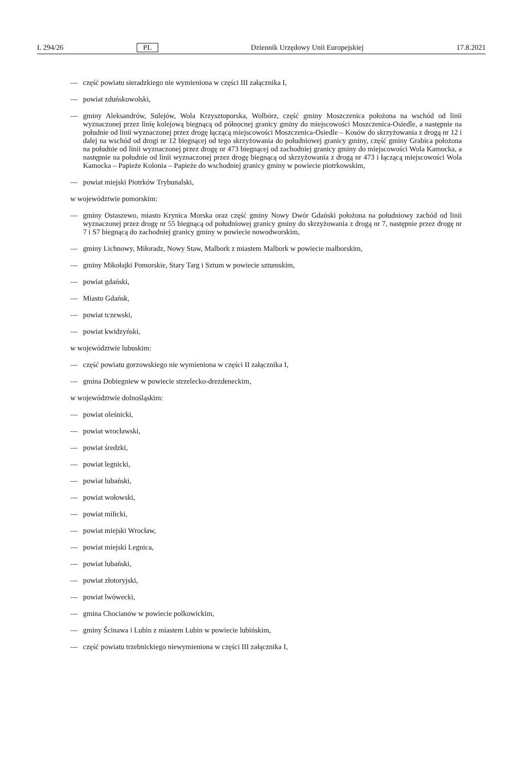L 294/26 PL Dziennik Urzędowy Unii Europejskiej 17.8.2021
— część powiatu sieradzkiego nie wymieniona w części III załącznika I,
— powiat zduńskowolski,
— gminy Aleksandrów, Sulejów, Wola Krzysztoporska, Wolbórz, część gminy Moszczenica położona na wschód od linii wyznaczonej przez linię kolejową biegnącą od północnej granicy gminy do miejscowości Moszczenica-Osiedle, a następnie na południe od linii wyznaczonej przez drogę łączącą miejscowości Moszczenica-Osiedle – Kosów do skrzyżowania z drogą nr 12 i dalej na wschód od drogi nr 12 biegnącej od tego skrzyżowania do południowej granicy gminy, część gminy Grabica położona na południe od linii wyznaczonej przez drogę nr 473 biegnącej od zachodniej granicy gminy do miejscowości Wola Kamocka, a następnie na południe od linii wyznaczonej przez drogę biegnącą od skrzyżowania z drogą nr 473 i łączącą miejscowości Wola Kamocka – Papieże Kolonia – Papieże do wschodniej granicy gminy w powiecie piotrkowskim,
— powiat miejski Piotrków Trybunalski,
w województwie pomorskim:
— gminy Ostaszewo, miasto Krynica Morska oraz część gminy Nowy Dwór Gdański położona na południowy zachód od linii wyznaczonej przez drogę nr 55 biegnącą od południowej granicy gminy do skrzyżowania z drogą nr 7, następnie przez drogę nr 7 i S7 biegnącą do zachodniej granicy gminy w powiecie nowodworskim,
— gminy Lichnowy, Miłoradz, Nowy Staw, Malbork z miastem Malbork w powiecie malborskim,
— gminy Mikołajki Pomorskie, Stary Targ i Sztum w powiecie sztumskim,
— powiat gdański,
— Miasto Gdańsk,
— powiat tczewski,
— powiat kwidzyński,
w województwie lubuskim:
— część powiatu gorzowskiego nie wymieniona w części II załącznika I,
— gmina Dobiegniew w powiecie strzelecko-drezdeneckim,
w województwie dolnośląskim:
— powiat oleśnicki,
— powiat wrocławski,
— powiat średzki,
— powiat legnicki,
— powiat lubański,
— powiat wołowski,
— powiat milicki,
— powiat miejski Wrocław,
— powiat miejski Legnica,
— powiat lubański,
— powiat złotoryjski,
— powiat lwówecki,
— gmina Chocianów w powiecie polkowickim,
— gminy Ścinawa i Lubin z miastem Lubin w powiecie lubińskim,
— część powiatu trzebnickiego niewymieniona w części III załącznika I,